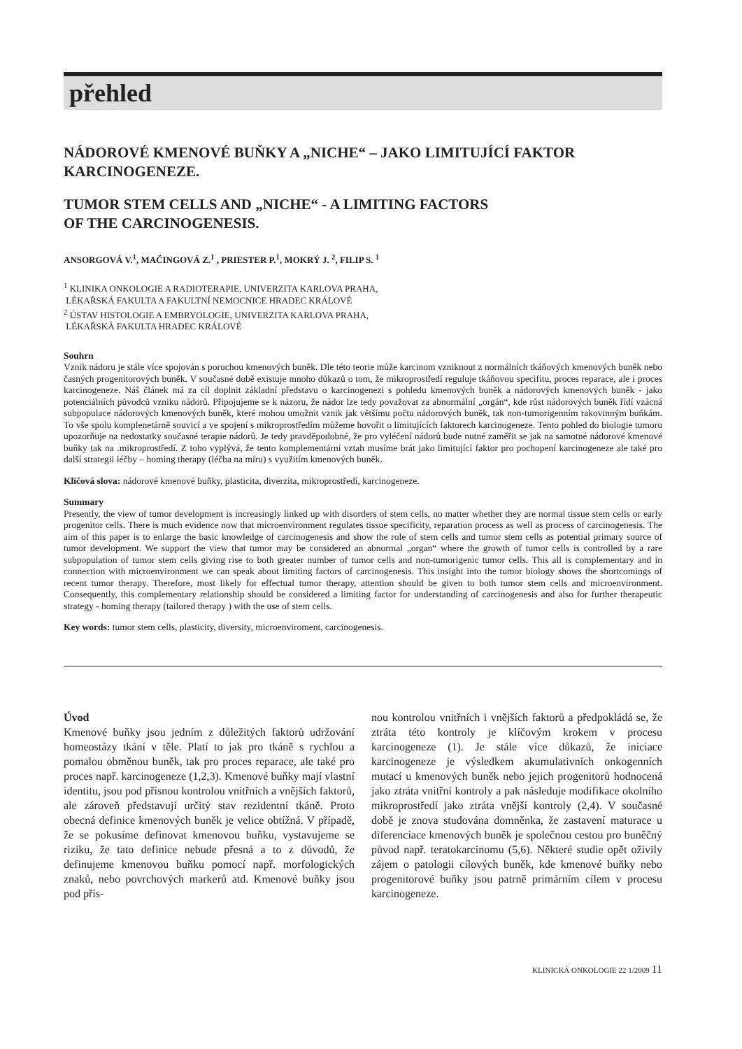přehled
NÁDOROVÉ KMENOVÉ BUŇKY A „NICHE“ – JAKO LIMITUJÍCÍ FAKTOR KARCINOGENEZE.
TUMOR STEM CELLS AND „NICHE“ - A LIMITING FACTORS
OF THE CARCINOGENESIS.
ANSORGOVÁ V.<sup>1</sup>, MAČINGOVÁ Z.<sup>1</sup> , PRIESTER P.<sup>1</sup>, MOKRÝ J. <sup>2</sup>, FILIP S. <sup>1</sup>
<sup>1</sup> KLINIKA ONKOLOGIE A RADIOTERAPIE, UNIVERZITA KARLOVA PRAHA,
LÉKAŘSKÁ FAKULTA A FAKULTNÍ NEMOCNICE HRADEC KRÁLOVÉ
<sup>2</sup> ÚSTAV HISTOLOGIE A EMBRYOLOGIE, UNIVERZITA KARLOVA PRAHA,
LÉKAŘSKÁ FAKULTA HRADEC KRÁLOVÉ
Souhrn
Vznik nádoru je stále více spojován s poruchou kmenových buněk. Dle této teorie může karcinom vzniknout z normálních tkáňových kmenových buněk nebo časných progenitorových buněk. V současné době existuje mnoho důkazů o tom, že mikroprostředí reguluje tkáňovou specifitu, proces reparace, ale i proces karcinogeneze. Náš článek má za cíl doplnit základní představu o karcinogenezi s pohledu kmenových buněk a nádorových kmenových buněk - jako potenciálních původců vzniku nádorů. Připojujeme se k názoru, že nádor lze tedy považovat za abnormální „orgán“, kde růst nádorových buněk řídí vzácná subpopulace nádorových kmenových buněk, které mohou umožnit vznik jak většímu počtu nádorových buněk, tak non-tumorigenním rakovinným buňkám. To vše spolu komplenetárně souvicí a ve spojení s mikroprostředím můžeme hovořit o limitujících faktorech karcinogeneze. Tento pohled do biologie tumoru upozorňuje na nedostatky současné terapie nádorů. Je tedy pravděpodobné, že pro vyléčení nádorů bude nutné zaměřit se jak na samotné nádorové kmenové buňky tak na .mikroprostředí. Z toho vyplývá, že tento komplementární vztah musíme brát jako limitující faktor pro pochopení karcinogeneze ale také pro další strategii léčby – homing therapy (léčba na míru) s využitím kmenových buněk.
Klíčová slova: nádorové kmenové buňky, plasticita, diverzita, mikroprostředí, karcinogeneze.
Summary
Presently, the view of tumor development is increasingly linked up with disorders of stem cells, no matter whether they are normal tissue stem cells or early progenitor cells. There is much evidence now that microenvironment regulates tissue specificity, reparation process as well as process of carcinogenesis. The aim of this paper is to enlarge the basic knowledge of carcinogenesis and show the role of stem cells and tumor stem cells as potential primary source of tumor development. We support the view that tumor may be considered an abnormal „organ“ where the growth of tumor cells is controlled by a rare subpopulation of tumor stem cells giving rise to both greater number of tumor cells and non-tumorigenic tumor cells. This all is complementary and in connection with microenvironment we can speak about limiting factors of carcinogenesis. This insight into the tumor biology shows the shortcomings of recent tumor therapy. Therefore, most likely for effectual tumor therapy, attention should be given to both tumor stem cells and microenvironment. Consequently, this complementary relationship should be considered a limiting factor for understanding of carcinogenesis and also for further therapeutic strategy - homing therapy (tailored therapy ) with the use of stem cells.
Key words: tumor stem cells, plasticity, diversity, microenviroment, carcinogenesis.
Úvod
Kmenové buňky jsou jedním z důležitých faktorů udržování homeostázy tkání v těle. Platí to jak pro tkáně s rychlou a pomalou obměnou buněk, tak pro proces reparace, ale také pro proces např. karcinogeneze (1,2,3). Kmenové buňky mají vlastní identitu, jsou pod přísnou kontrolou vnitřních a vnějších faktorů, ale zároveň představují určitý stav rezidentní tkáně. Proto obecná definice kmenových buněk je velice obtížná. V případě, že se pokusíme definovat kmenovou buňku, vystavujeme se riziku, že tato definice nebude přesná a to z důvodů, že definujeme kmenovou buňku pomocí např. morfologických znaků, nebo povrchových markerů atd. Kmenové buňky jsou pod přís-
nou kontrolou vnitřních i vnějších faktorů a předpokládá se, že ztráta této kontroly je klíčovým krokem v procesu karcinogeneze (1). Je stále více důkazů, že iniciace karcinogeneze je výsledkem akumulativních onkogenních mutací u kmenových buněk nebo jejich progenitorů hodnocená jako ztráta vnitřní kontroly a pak následuje modifikace okolního mikroprostředí jako ztráta vnější kontroly (2,4). V současné době je znova studována domněnka, že zastavení maturace u diferenciace kmenových buněk je společnou cestou pro buněčný původ např. teratokarcinomu (5,6). Některé studie opět oživily zájem o patologii cílových buněk, kde kmenové buňky nebo progenitorové buňky jsou patrně primárním cílem v procesu karcinogeneze.
KLINICKÁ ONKOLOGIE 22 1/2009 11